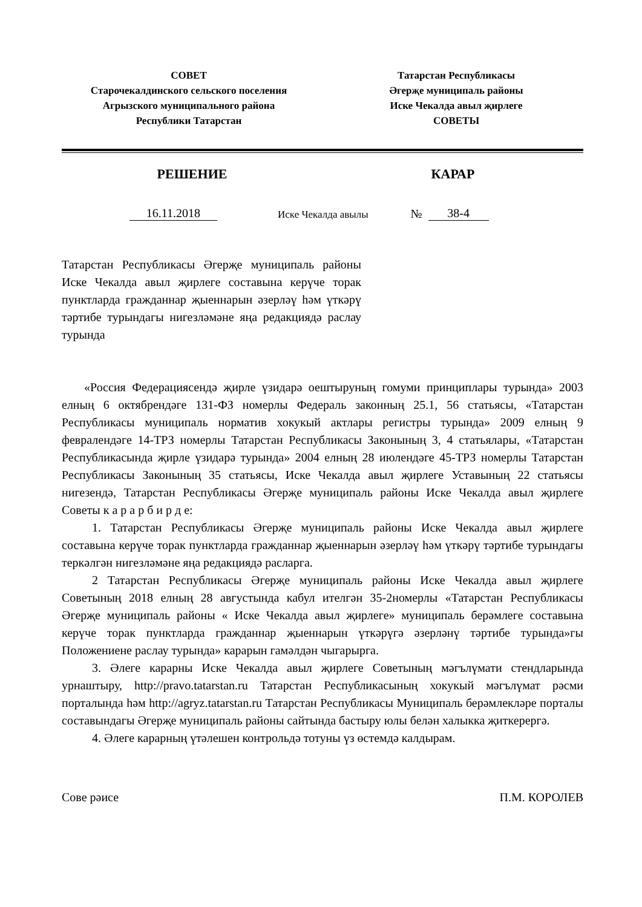СОВЕТ
Старочекалдинского сельского поселения
Агрызского муниципального района
Республики Татарстан
Татарстан Республикасы
Әгерҗе муниципаль районы
Иске Чекалда авыл җирлеге
СОВЕТЫ
РЕШЕНИЕ КАРАР
16.11.2018 Иске Чекалда авылы № 38-4
Татарстан Республикасы Әгерҗе муниципаль районы Иске Чекалда авыл җирлеге составына керүче торак пунктларда гражданнар җыеннарын әзерләү һәм үткәрү тәртибе турындагы нигезләмәне яңа редакциядә раслау турында
«Россия Федерациясендә җирле үзидарә оештыруның гомуми принциплары турында» 2003 елның 6 октябрендәге 131-ФЗ номерлы Федераль законның 25.1, 56 статьясы, «Татарстан Республикасы муниципаль норматив хокукый актлары регистры турында» 2009 елның 9 февралендәге 14-ТРЗ номерлы Татарстан Республикасы Законының 3, 4 статьялары, «Татарстан Республикасында җирле үзидарә турында» 2004 елның 28 июлендәге 45-ТРЗ номерлы Татарстан Республикасы Законының 35 статьясы, Иске Чекалда авыл җирлеге Уставының 22 статьясы нигезендә, Татарстан Республикасы Әгерҗе муниципаль районы Иске Чекалда авыл җирлеге Советы к а р а р б и р д е:
1. Татарстан Республикасы Әгерҗе муниципаль районы Иске Чекалда авыл җирлеге составына керүче торак пунктларда гражданнар җыеннарын әзерләү һәм үткәрү тәртибе турындагы теркәлгән нигезләмәне яңа редакциядә расларга.
2 Татарстан Республикасы Әгерҗе муниципаль районы Иске Чекалда авыл җирлеге Советының 2018 елның 28 августында кабул ителгән 35-2номерлы «Татарстан Республикасы Әгерҗе муниципаль районы « Иске Чекалда авыл җирлеге» муниципаль берәмлеге составына керүче торак пунктларда гражданнар җыеннарын үткәрүгә әзерләнү тәртибе турында»гы Положениене раслау турында» карарын гамәлдән чыгарырга.
3. Әлеге карарны Иске Чекалда авыл җирлеге Советының мәгълүмати стендларында урнаштыру, http://pravo.tatarstan.ru Татарстан Республикасының хокукый мәгълүмат рәсми порталында һәм http://agryz.tatarstan.ru Татарстан Республикасы Муниципаль берәмлекләре порталы составындагы Әгерҗе муниципаль районы сайтында бастыру юлы белән халыкка җиткерергә.
4. Әлеге карарның үтәлешен контрольдә тотуны үз өстемдә калдырам.
Сове рәисе П.М. КОРОЛЕВ